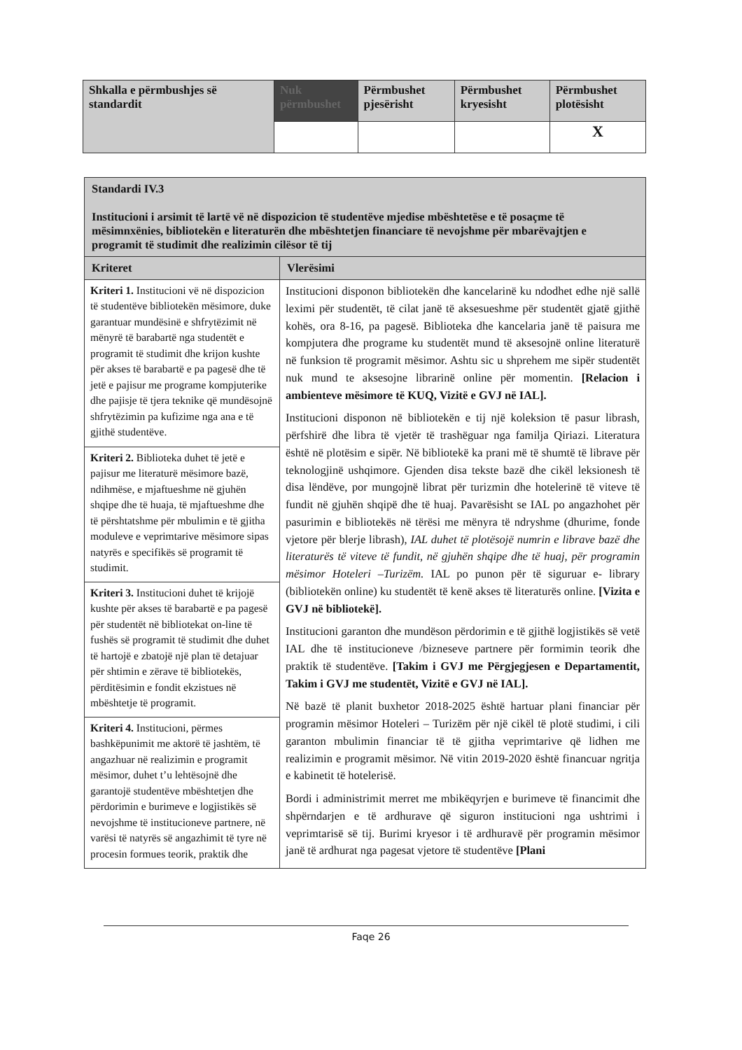| Shkalla e përmbushjes së standardit | Nuk përmbushet | Përmbushet pjesërisht | Përmbushet kryesisht | Përmbushet plotësisht |
| --- | --- | --- | --- | --- |
| | | | | X |
| Standardi IV.3 Institucioni i arsimit të lartë vë në dispozicion të studentëve mjedise mbështetëse e të posaçme të mësimnxënies, bibliotekën e literaturën dhe mbështetjen financiare të nevojshme për mbarëvajtjen e programit të studimit dhe realizimin cilësor të tij | |
| Kriteret | Vlerësimi |
| Kriteri 1. Institucioni vë në dispozicion të studentëve bibliotekën mësimore, duke garantuar mundësinë e shfrytëzimit në mënyrë të barabartë nga studentët e programit të studimit dhe krijon kushte për akses të barabartë e pa pagesë dhe të jetë e pajisur me programe kompjuterike dhe pajisje të tjera teknike që mundësojnë shfrytëzimin pa kufizime nga ana e të gjithë studentëve. | Institucioni disponon bibliotekën dhe kancelarinë ku ndodhet edhe një sallë leximi për studentët, të cilat janë të aksesueshme për studentët gjatë gjithë kohës, ora 8-16, pa pagesë. Biblioteka dhe kancelaria janë të paisura me kompjutera dhe programe ku studentët mund të aksesojnë online literaturë në funksion të programit mësimor. Ashtu sic u shprehem me sipër studentët nuk mund te aksesojne librarinë online për momentin. [Relacion i ambienteve mësimore të KUQ, Vizitë e GVJ në IAL]. Institucioni disponon në bibliotekën e tij një koleksion të pasur librash, përfshirë dhe libra të vjetër të trashëguar nga familja Qiriazi. Literatura është në plotësim e sipër. Në bibliotekë ka prani më të shumtë të librave për teknologjinë ushqimore. Gjenden disa tekste bazë dhe cikël leksionesh të disa lëndëve, por mungojnë librat për turizmin dhe hotelerinë të viteve të fundit në gjuhën shqipë dhe të huaj. Pavarësisht se IAL po angazhohet për pasurimin e bibliotekës në tërësi me mënyra të ndryshme (dhurime, fonde vjetore për blerje librash), IAL duhet të plotësojë numrin e librave bazë dhe literaturës të viteve të fundit, në gjuhën shqipe dhe të huaj, për programin mësimor Hoteleri –Turizëm. IAL po punon për të siguruar e- library (bibliotekën online) ku studentët të kenë akses të literaturës online. [Vizita e GVJ në bibliotekë]. Institucioni garanton dhe mundëson përdorimin e të gjithë logjistikës së vetë IAL dhe të institucioneve /bizneseve partnere për formimin teorik dhe praktik të studentëve. [Takim i GVJ me Përgjegjesen e Departamentit, Takim i GVJ me studentët, Vizitë e GVJ në IAL]. Në bazë të planit buxhetor 2018-2025 është hartuar plani financiar për programin mësimor Hoteleri – Turizëm për një cikël të plotë studimi, i cili garanton mbulimin financiar të të gjitha veprimtarive që lidhen me realizimin e programit mësimor. Në vitin 2019-2020 është financuar ngritja e kabinetit të hotelerisë. Bordi i administrimit merret me mbikëqyrjen e burimeve të financimit dhe shpërndarjen e të ardhurave që siguron institucioni nga ushtrimi i veprimtarisë së tij. Burimi kryesor i të ardhuravë për programin mësimor janë të ardhurat nga pagesat vjetore të studentëve [Plani |
| Kriteri 2. Biblioteka duhet të jetë e pajisur me literaturë mësimore bazë, ndihmëse, e mjaftueshme në gjuhën shqipe dhe të huaja, të mjaftueshme dhe të përshtatshme për mbulimin e të gjitha moduleve e veprimtarive mësimore sipas natyrës e specifikës së programit të studimit. | |
| Kriteri 3. Institucioni duhet të krijojë kushte për akses të barabartë e pa pagesë për studentët në bibliotekat on-line të fushës së programit të studimit dhe duhet të hartojë e zbatojë një plan të detajuar për shtimin e zërave të bibliotekës, përditësimin e fondit ekzistues në mbështetje të programit. | |
| Kriteri 4. Institucioni, përmes bashkëpunimit me aktorë të jashtëm, të angazhuar në realizimin e programit mësimor, duhet t’u lehtësojnë dhe garantojë studentëve mbështetjen dhe përdorimin e burimeve e logjistikës së nevojshme të institucioneve partnere, në varësi të natyrës së angazhimit të tyre në procesin formues teorik, praktik dhe | |
Faqe 26